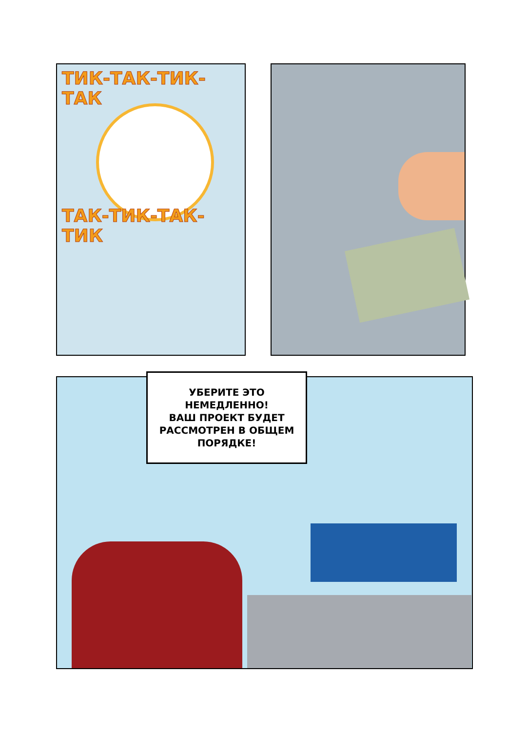ТИК-ТАК-ТИК-ТАК
ТАК-ТИК-ТАК-ТИК
УБЕРИТЕ ЭТО
НЕМЕДЛЕННО!
ВАШ ПРОЕКТ БУДЕТ
РАССМОТРЕН В ОБЩЕМ
ПОРЯДКЕ!